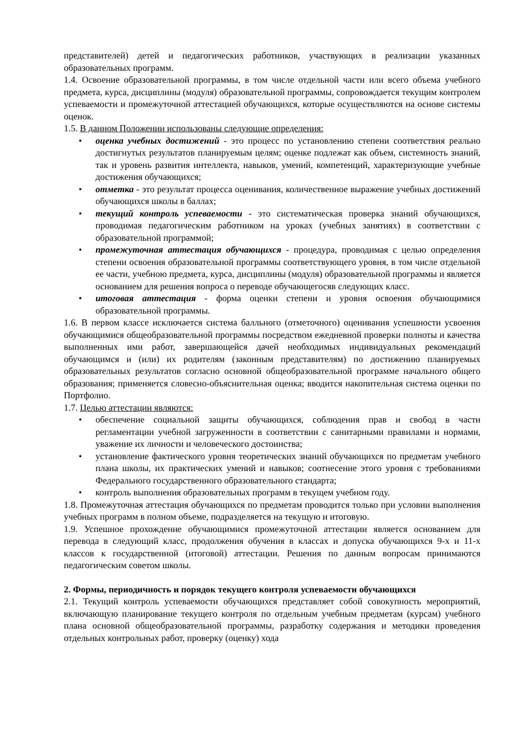представителей) детей и педагогических работников, участвующих в реализации указанных образовательных программ.
1.4. Освоение образовательной программы, в том числе отдельной части или всего объема учебного предмета, курса, дисциплины (модуля) образовательной программы, сопровождается текущим контролем успеваемости и промежуточной аттестацией обучающихся, которые осуществляются на основе системы оценок.
1.5. В данном Положении использованы следующие определения:
• оценка учебных достижений - это процесс по установлению степени соответствия реально достигнутых результатов планируемым целям; оценке подлежат как объем, системность знаний, так и уровень развития интеллекта, навыков, умений, компетенций, характеризующие учебные достижения обучающихся;
• отметка - это результат процесса оценивания, количественное выражение учебных достижений обучающихся школы в баллах;
• текущий контроль успеваемости - это систематическая проверка знаний обучающихся, проводимая педагогическим работником на уроках (учебных занятиях) в соответствии с образовательной программой;
• промежуточная аттестация обучающихся - процедура, проводимая с целью определения степени освоения образовательной программы соответствующего уровня, в том числе отдельной ее части, учебною предмета, курса, дисциплины (модуля) образовательной программы и является основанием для решения вопроса о переводе обучающегосяв следующих класс.
• итоговая аттестация - форма оценки степени и уровня освоения обучающимися образовательной программы.
1.6. В первом классе исключается система балльного (отметочного) оценивания успешности усвоения обучающимися общеобразовательной программы посредством ежедневной проверки полноты и качества выполненных ими работ, завершающейся дачей необходимых индивидуальных рекомендаций обучающимся и (или) их родителям (законным представителям) по достижению планируемых образовательных результатов согласно основной общеобразовательной программе начального общего образования; применяется словесно-объяснительная оценка; вводится накопительная система оценки по Портфолио.
1.7. Целью аттестации являются:
• обеспечение социальной защиты обучающихся, соблюдения прав и свобод в части регламентации учебной загруженности в соответствии с санитарными правилами и нормами, уважение их личности и человеческого достоинства;
• установление фактического уровня теоретических знаний обучающихся по предметам учебного плана школы, их практических умений и навыков; соотнесение этого уровня с требованиями Федерального государственного образовательного стандарта;
• контроль выполнения образовательных программ в текущем учебном году.
1.8. Промежуточная аттестация обучающихся по предметам проводится только при условии выполнения учебных программ в полном объеме, подразделяется на текущую и итоговую.
1.9. Успешное прохождение обучающимися промежуточной аттестации является основанием для перевода в следующий класс, продолжения обучения в классах и допуска обучающихся 9-х и 11-х классов к государственной (итоговой) аттестации. Решения по данным вопросам принимаются педагогическим советом школы.
2. Формы, периодичность и порядок текущего контроля успеваемости обучающихся
2.1. Текущий контроль успеваемости обучающихся представляет собой совокупность мероприятий, включающую планирование текущего контроля по отдельным учебным предметам (курсам) учебного плана основной общеобразовательной программы, разработку содержания и методики проведения отдельных контрольных работ, проверку (оценку) хода